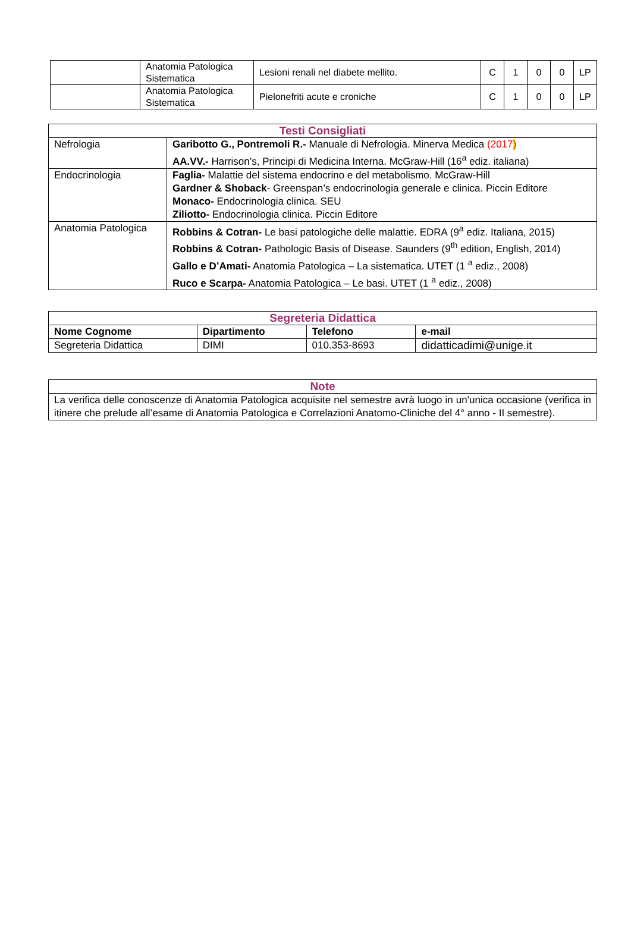| | Anatomia Patologica Sistematica | Lesioni renali nel diabete mellito. | C | 1 | 0 | 0 | LP |
| | Anatomia Patologica Sistematica | Pielonefriti acute e croniche | C | 1 | 0 | 0 | LP |
| Testi Consigliati | |
| Nefrologia | Garibotto G., Pontremoli R.- Manuale di Nefrologia. Minerva Medica (2017 ) AA.VV.- Harrison’s, Principi di Medicina Interna. McGraw-Hill (16<sup>a</sup> ediz. italiana) |
| Endocrinologia | Faglia- Malattie del sistema endocrino e del metabolismo. McGraw-Hill Gardner & Shoback - Greenspan’s endocrinologia generale e clinica. Piccin Editore Monaco- Endocrinologia clinica. SEU Ziliotto- Endocrinologia clinica. Piccin Editore |
| Anatomia Patologica | Robbins & Cotran- Le basi patologiche delle malattie. EDRA (9<sup>a</sup> ediz. Italiana, 2015) Robbins & Cotran- Pathologic Basis of Disease. Saunders (9<sup>th</sup> edition, English, 2014) Gallo e D’Amati- Anatomia Patologica – La sistematica. UTET (1 <sup>a</sup> ediz., 2008) Ruco e Scarpa- Anatomia Patologica – Le basi. UTET (1 <sup>a</sup> ediz., 2008) |
| Segreteria Didattica | | | |
| Nome Cognome | Dipartimento | Telefono | e-mail |
| Segreteria Didattica | DIMI | 010.353-8693 | didatticadimi@unige.it |
| Note |
| La verifica delle conoscenze di Anatomia Patologica acquisite nel semestre avrà luogo in un'unica occasione (verifica in itinere che prelude all’esame di Anatomia Patologica e Correlazioni Anatomo-Cliniche del 4° anno - II semestre). |